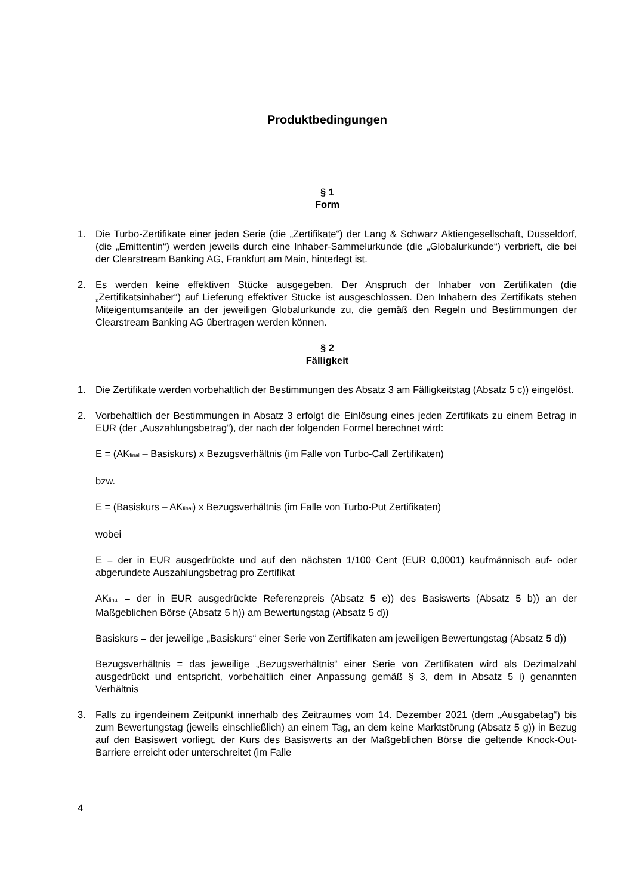Produktbedingungen
§ 1
Form
1. Die Turbo-Zertifikate einer jeden Serie (die „Zertifikate“) der Lang & Schwarz Aktiengesellschaft, Düsseldorf, (die „Emittentin“) werden jeweils durch eine Inhaber-Sammelurkunde (die „Globalurkunde“) verbrieft, die bei der Clearstream Banking AG, Frankfurt am Main, hinterlegt ist.
2. Es werden keine effektiven Stücke ausgegeben. Der Anspruch der Inhaber von Zertifikaten (die „Zertifikatsinhaber“) auf Lieferung effektiver Stücke ist ausgeschlossen. Den Inhabern des Zertifikats stehen Miteigentumsanteile an der jeweiligen Globalurkunde zu, die gemäß den Regeln und Bestimmungen der Clearstream Banking AG übertragen werden können.
§ 2
Fälligkeit
1. Die Zertifikate werden vorbehaltlich der Bestimmungen des Absatz 3 am Fälligkeitstag (Absatz 5 c)) eingelöst.
2. Vorbehaltlich der Bestimmungen in Absatz 3 erfolgt die Einlösung eines jeden Zertifikats zu einem Betrag in EUR (der „Auszahlungsbetrag“), der nach der folgenden Formel berechnet wird:
E = (AK<sub>final</sub> – Basiskurs) x Bezugsverhältnis (im Falle von Turbo-Call Zertifikaten)
bzw.
E = (Basiskurs – AK<sub>final</sub>) x Bezugsverhältnis (im Falle von Turbo-Put Zertifikaten)
wobei
E = der in EUR ausgedrückte und auf den nächsten 1/100 Cent (EUR 0,0001) kaufmännisch auf- oder abgerundete Auszahlungsbetrag pro Zertifikat
AK<sub>final</sub> = der in EUR ausgedrückte Referenzpreis (Absatz 5 e)) des Basiswerts (Absatz 5 b)) an der Maßgeblichen Börse (Absatz 5 h)) am Bewertungstag (Absatz 5 d))
Basiskurs = der jeweilige „Basiskurs“ einer Serie von Zertifikaten am jeweiligen Bewertungstag (Absatz 5 d))
Bezugsverhältnis = das jeweilige „Bezugsverhältnis“ einer Serie von Zertifikaten wird als Dezimalzahl ausgedrückt und entspricht, vorbehaltlich einer Anpassung gemäß § 3, dem in Absatz 5 i) genannten Verhältnis
3. Falls zu irgendeinem Zeitpunkt innerhalb des Zeitraumes vom 14. Dezember 2021 (dem „Ausgabetag“) bis zum Bewertungstag (jeweils einschließlich) an einem Tag, an dem keine Marktstörung (Absatz 5 g)) in Bezug auf den Basiswert vorliegt, der Kurs des Basiswerts an der Maßgeblichen Börse die geltende Knock-Out-Barriere erreicht oder unterschreitet (im Falle
4